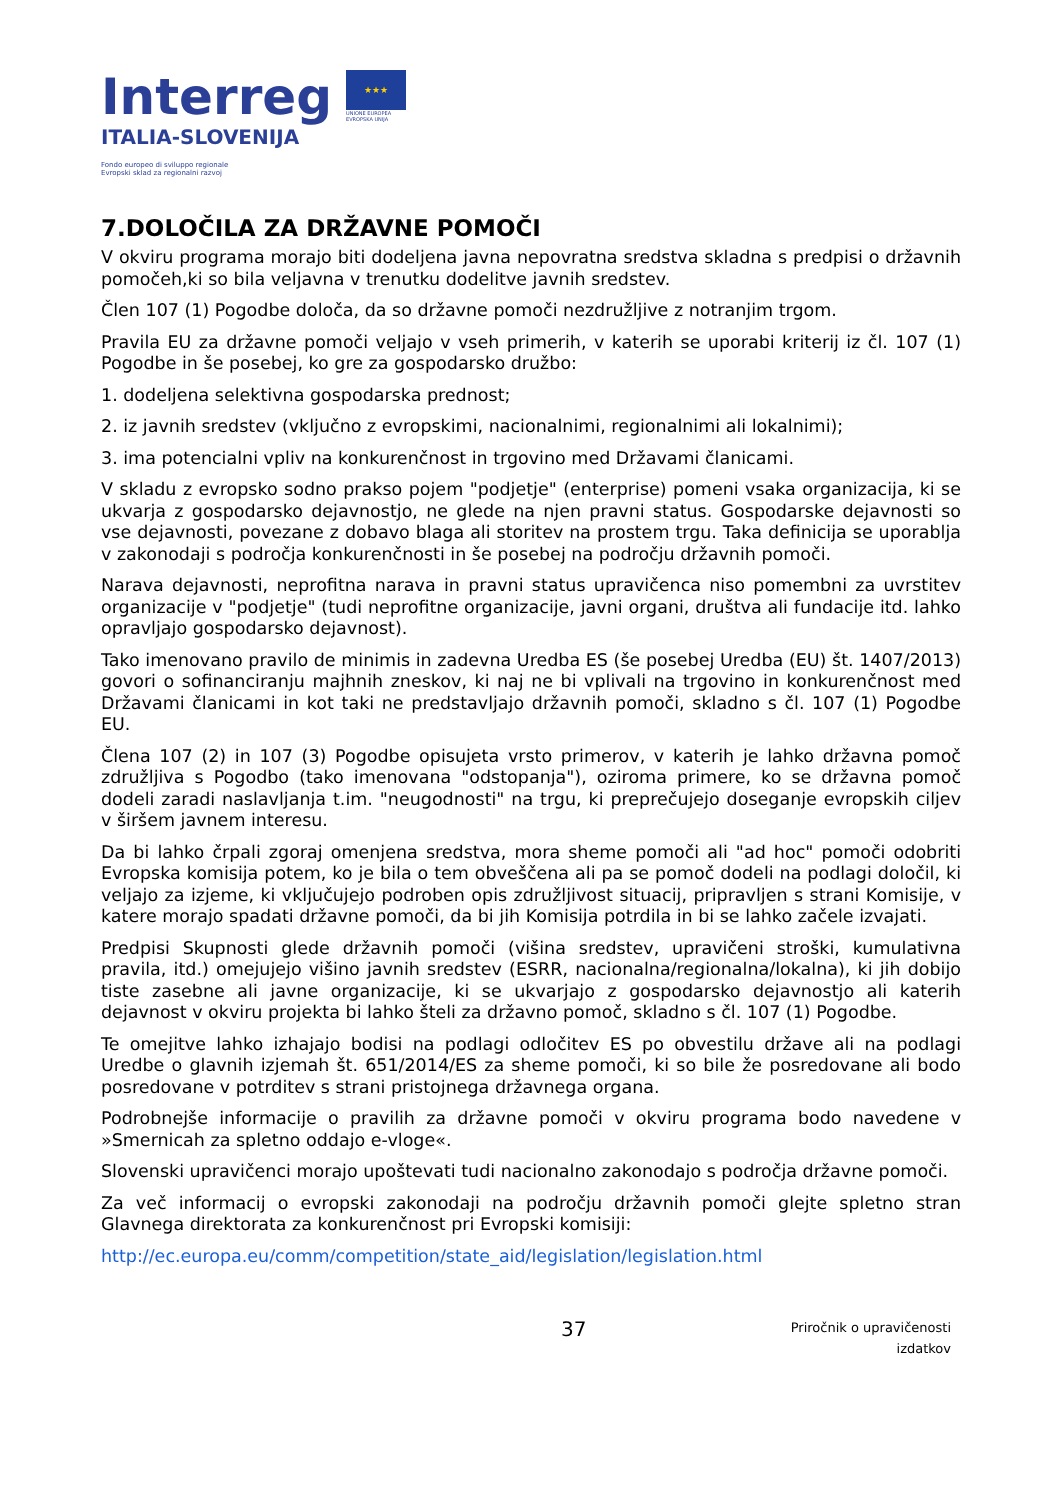Interreg
ITALIA-SLOVENIJA
Fondo europeo di sviluppo regionale
Evropski sklad za regionalni razvoj
★★★
UNIONE EUROPEA
EVROPSKA UNIJA
7.DOLOČILA ZA DRŽAVNE POMOČI
V okviru programa morajo biti dodeljena javna nepovratna sredstva skladna s predpisi o državnih pomočeh,ki so bila veljavna v trenutku dodelitve javnih sredstev.
Člen 107 (1) Pogodbe določa, da so državne pomoči nezdružljive z notranjim trgom.
Pravila EU za državne pomoči veljajo v vseh primerih, v katerih se uporabi kriterij iz čl. 107 (1) Pogodbe in še posebej, ko gre za gospodarsko družbo:
1. dodeljena selektivna gospodarska prednost;
2. iz javnih sredstev (vključno z evropskimi, nacionalnimi, regionalnimi ali lokalnimi);
3. ima potencialni vpliv na konkurenčnost in trgovino med Državami članicami.
V skladu z evropsko sodno prakso pojem "podjetje" (enterprise) pomeni vsaka organizacija, ki se ukvarja z gospodarsko dejavnostjo, ne glede na njen pravni status. Gospodarske dejavnosti so vse dejavnosti, povezane z dobavo blaga ali storitev na prostem trgu. Taka definicija se uporablja v zakonodaji s področja konkurenčnosti in še posebej na področju državnih pomoči.
Narava dejavnosti, neprofitna narava in pravni status upravičenca niso pomembni za uvrstitev organizacije v "podjetje" (tudi neprofitne organizacije, javni organi, društva ali fundacije itd. lahko opravljajo gospodarsko dejavnost).
Tako imenovano pravilo de minimis in zadevna Uredba ES (še posebej Uredba (EU) št. 1407/2013) govori o sofinanciranju majhnih zneskov, ki naj ne bi vplivali na trgovino in konkurenčnost med Državami članicami in kot taki ne predstavljajo državnih pomoči, skladno s čl. 107 (1) Pogodbe EU.
Člena 107 (2) in 107 (3) Pogodbe opisujeta vrsto primerov, v katerih je lahko državna pomoč združljiva s Pogodbo (tako imenovana "odstopanja"), oziroma primere, ko se državna pomoč dodeli zaradi naslavljanja t.im. "neugodnosti" na trgu, ki preprečujejo doseganje evropskih ciljev v širšem javnem interesu.
Da bi lahko črpali zgoraj omenjena sredstva, mora sheme pomoči ali "ad hoc" pomoči odobriti Evropska komisija potem, ko je bila o tem obveščena ali pa se pomoč dodeli na podlagi določil, ki veljajo za izjeme, ki vključujejo podroben opis združljivost situacij, pripravljen s strani Komisije, v katere morajo spadati državne pomoči, da bi jih Komisija potrdila in bi se lahko začele izvajati.
Predpisi Skupnosti glede državnih pomoči (višina sredstev, upravičeni stroški, kumulativna pravila, itd.) omejujejo višino javnih sredstev (ESRR, nacionalna/regionalna/lokalna), ki jih dobijo tiste zasebne ali javne organizacije, ki se ukvarjajo z gospodarsko dejavnostjo ali katerih dejavnost v okviru projekta bi lahko šteli za državno pomoč, skladno s čl. 107 (1) Pogodbe.
Te omejitve lahko izhajajo bodisi na podlagi odločitev ES po obvestilu države ali na podlagi Uredbe o glavnih izjemah št. 651/2014/ES za sheme pomoči, ki so bile že posredovane ali bodo posredovane v potrditev s strani pristojnega državnega organa.
Podrobnejše informacije o pravilih za državne pomoči v okviru programa bodo navedene v »Smernicah za spletno oddajo e-vloge«.
Slovenski upravičenci morajo upoštevati tudi nacionalno zakonodajo s področja državne pomoči.
Za več informacij o evropski zakonodaji na področju državnih pomoči glejte spletno stran Glavnega direktorata za konkurenčnost pri Evropski komisiji:
http://ec.europa.eu/comm/competition/state_aid/legislation/legislation.html
37
Priročnik o upravičenosti
izdatkov